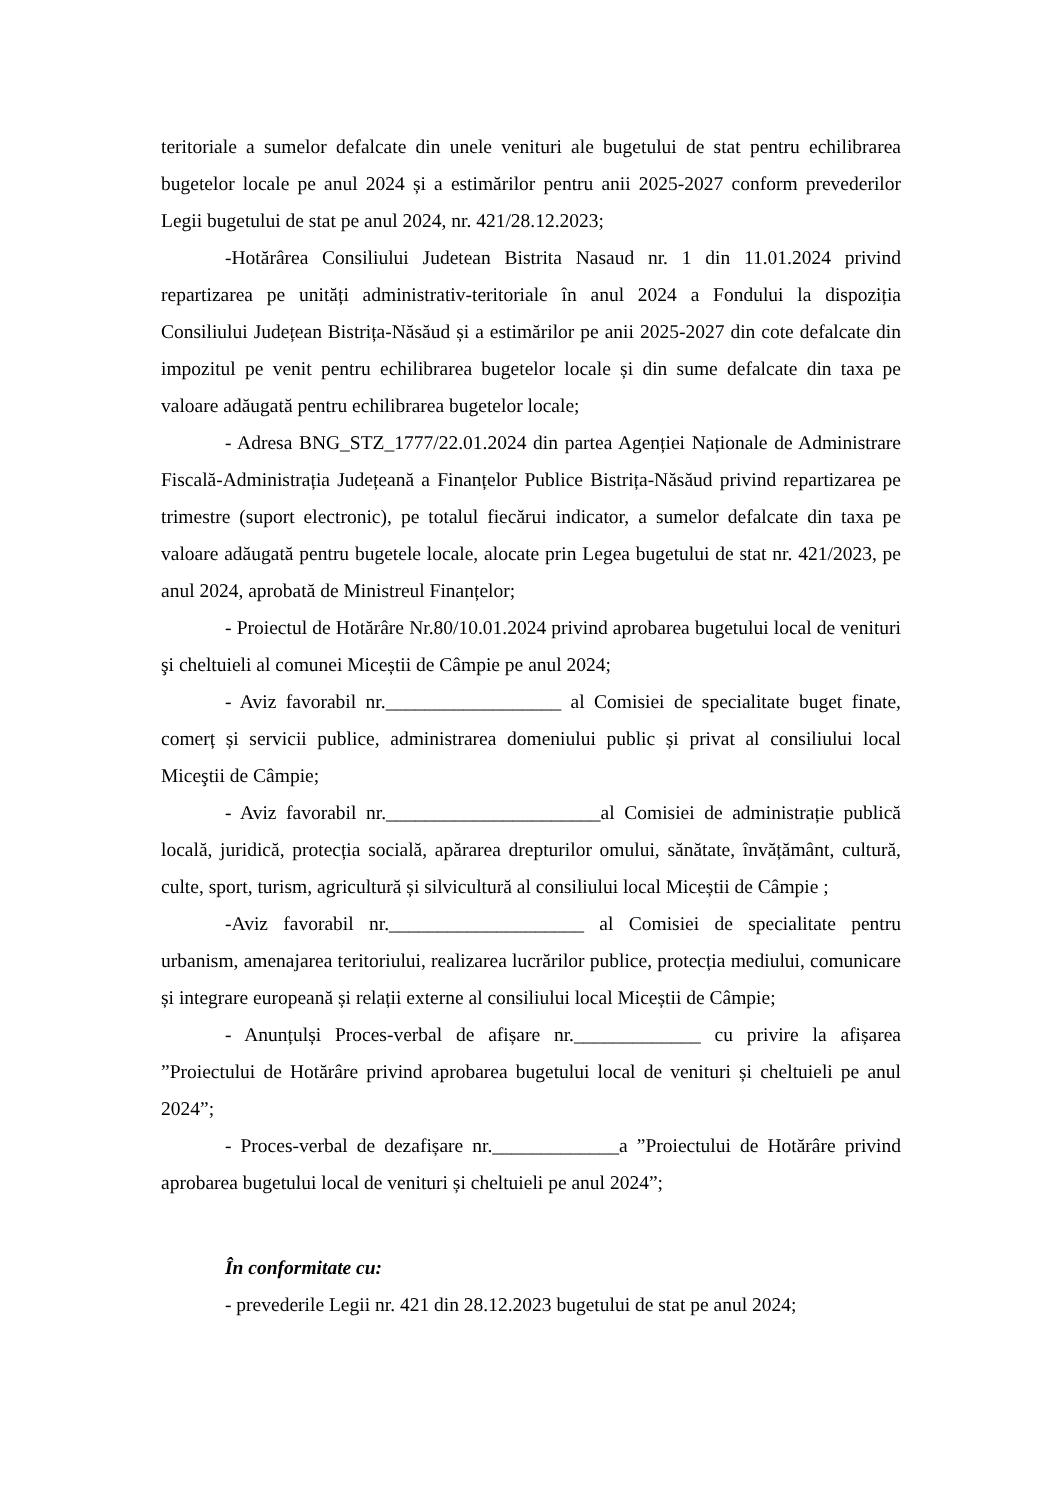teritoriale a sumelor defalcate din unele venituri ale bugetului de stat pentru echilibrarea bugetelor locale pe anul 2024 și a estimărilor pentru anii 2025-2027 conform prevederilor Legii bugetului de stat pe anul 2024, nr. 421/28.12.2023;
-Hotărârea Consiliului Judetean Bistrita Nasaud nr. 1 din 11.01.2024 privind repartizarea pe unități administrativ-teritoriale în anul 2024 a Fondului la dispoziția Consiliului Județean Bistrița-Năsăud și a estimărilor pe anii 2025-2027 din cote defalcate din impozitul pe venit pentru echilibrarea bugetelor locale și din sume defalcate din taxa pe valoare adăugată pentru echilibrarea bugetelor locale;
- Adresa BNG_STZ_1777/22.01.2024 din partea Agenției Naționale de Administrare Fiscală-Administrația Județeană a Finanțelor Publice Bistrița-Năsăud privind repartizarea pe trimestre (suport electronic), pe totalul fiecărui indicator, a sumelor defalcate din taxa pe valoare adăugată pentru bugetele locale, alocate prin Legea bugetului de stat nr. 421/2023, pe anul 2024, aprobată de Ministreul Finanțelor;
- Proiectul de Hotărâre Nr.80/10.01.2024 privind aprobarea bugetului local de venituri şi cheltuieli al comunei Miceștii de Câmpie pe anul 2024;
- Aviz favorabil nr.__________________ al Comisiei de specialitate buget finate, comerț și servicii publice, administrarea domeniului public și privat al consiliului local Miceştii de Câmpie;
- Aviz favorabil nr.______________________al Comisiei de administrație publică locală, juridică, protecția socială, apărarea drepturilor omului, sănătate, învățământ, cultură, culte, sport, turism, agricultură și silvicultură al consiliului local Miceștii de Câmpie ;
-Aviz favorabil nr.____________________ al Comisiei de specialitate pentru urbanism, amenajarea teritoriului, realizarea lucrărilor publice, protecția mediului, comunicare și integrare europeană și relații externe al consiliului local Miceștii de Câmpie;
- Anunțulși Proces-verbal de afișare nr._____________ cu privire la afișarea ”Proiectului de Hotărâre privind aprobarea bugetului local de venituri și cheltuieli pe anul 2024”;
- Proces-verbal de dezafișare nr._____________a ”Proiectului de Hotărâre privind aprobarea bugetului local de venituri și cheltuieli pe anul 2024”;
În conformitate cu:
- prevederile Legii nr. 421 din 28.12.2023 bugetului de stat pe anul 2024;